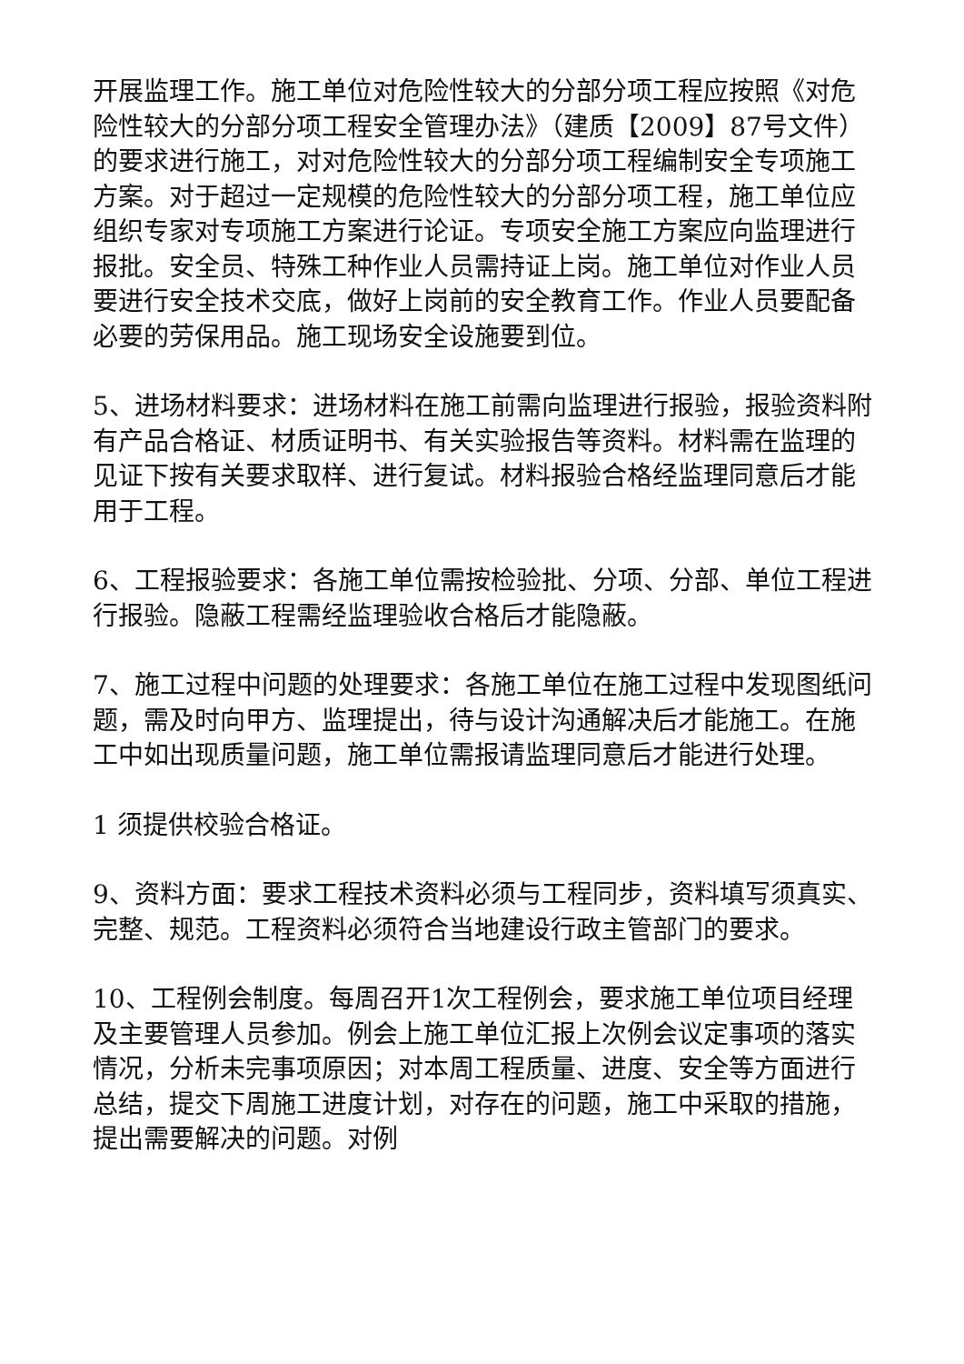开展监理工作。施工单位对危险性较大的分部分项工程应按照《对危险性较大的分部分项工程安全管理办法》（建质【2009】87号文件）的要求进行施工，对对危险性较大的分部分项工程编制安全专项施工方案。对于超过一定规模的危险性较大的分部分项工程，施工单位应组织专家对专项施工方案进行论证。专项安全施工方案应向监理进行报批。安全员、特殊工种作业人员需持证上岗。施工单位对作业人员要进行安全技术交底，做好上岗前的安全教育工作。作业人员要配备必要的劳保用品。施工现场安全设施要到位。
5、进场材料要求：进场材料在施工前需向监理进行报验，报验资料附有产品合格证、材质证明书、有关实验报告等资料。材料需在监理的见证下按有关要求取样、进行复试。材料报验合格经监理同意后才能用于工程。
6、工程报验要求：各施工单位需按检验批、分项、分部、单位工程进行报验。隐蔽工程需经监理验收合格后才能隐蔽。
7、施工过程中问题的处理要求：各施工单位在施工过程中发现图纸问题，需及时向甲方、监理提出，待与设计沟通解决后才能施工。在施工中如出现质量问题，施工单位需报请监理同意后才能进行处理。
1 须提供校验合格证。
9、资料方面：要求工程技术资料必须与工程同步，资料填写须真实、完整、规范。工程资料必须符合当地建设行政主管部门的要求。
10、工程例会制度。每周召开1次工程例会，要求施工单位项目经理及主要管理人员参加。例会上施工单位汇报上次例会议定事项的落实情况，分析未完事项原因；对本周工程质量、进度、安全等方面进行总结，提交下周施工进度计划，对存在的问题，施工中采取的措施，提出需要解决的问题。对例